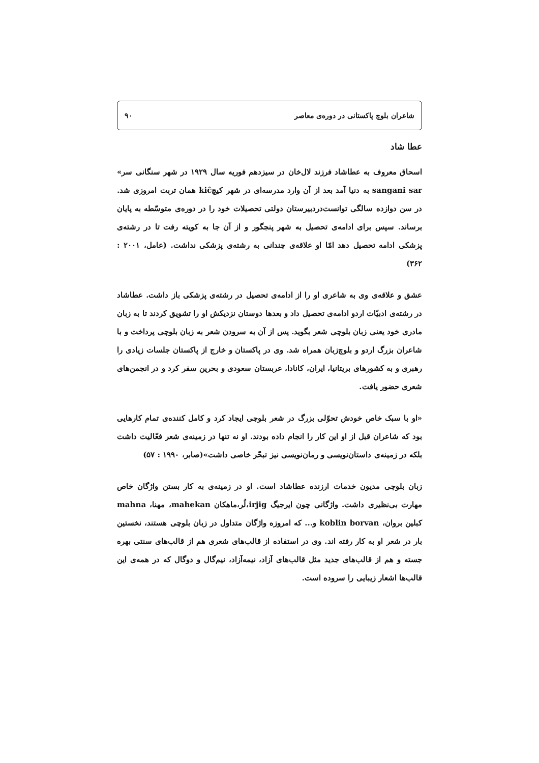شاعران بلوچ پاکستانی در دوره‌ی معاصر ۹۰
عطا شاد
اسحاق معروف به عطاشاد فرزند لال‌خان در سیزدهم فوریه سال ۱۹۲۹ در شهر سنگانی سر» sangani sar به دنیا آمد بعد از آن وارد مدرسه‌ای در شهر کیچkiĉ همان تربت امروزی شد. در سن دوازده سالگی توانست‌دردبیرستان دولتی تحصیلات خود را در دوره‌ی متوسّطه به پایان برساند. سپس برای ادامه‌ی تحصیل به شهر پنجگور و از آن جا به کویته رفت تا در رشته‌ی پزشکی ادامه تحصیل دهد امّا او علاقه‌ی چندانی به رشته‌ی پزشکی نداشت. (عامل، ۲۰۰۱ : ۳۶۲)
عشق و علاقه‌ی وی به شاعری او را از ادامه‌ی تحصیل در رشته‌ی پزشکی باز داشت. عطاشاد در رشته‌ی ادبیّات اردو ادامه‌ی تحصیل داد و بعدها دوستان نزدیکش او را تشویق کردند تا به زبان مادری خود یعنی زبان بلوچی شعر بگوید. پس از آن به سرودن شعر به زبان بلوچی پرداخت و با شاعران بزرگ اردو و بلوچ‌زبان همراه شد. وی در پاکستان و خارج از پاکستان جلسات زیادی را رهبری و به کشورهای بریتانیا، ایران، کانادا، عربستان سعودی و بحرین سفر کرد و در انجمن‌های شعری حضور یافت.
«او با سبک خاص خودش تحوّلی بزرگ در شعر بلوچی ایجاد کرد و کامل کننده‌ی تمام کارهایی بود که شاعران قبل از او این کار را انجام داده بودند. او نه تنها در زمینه‌ی شعر فعّالیت داشت بلکه در زمینه‌ی داستان‌نویسی و رمان‌نویسی نیز تبحّر خاصی داشت»(صابر، ۱۹۹۰ : ۵۷)
زبان بلوچی مدیون خدمات ارزنده عطاشاد است. او در زمینه‌ی به کار بستن واژگان خاص مهارت بی‌نظیری داشت. واژگانی چون ایرجیگ irjig،لُر،ماهکان mahekan، مهنا، mahna کبلین بروان، koblin borvan و... که امروزه واژگان متداول در زبان بلوچی هستند، نخستین بار در شعر او به کار رفته اند. وی در استفاده از قالب‌های شعری هم از قالب‌های سنتی بهره جسته و هم از قالب‌های جدید مثل قالب‌های آزاد، نیمه‌آزاد، نیم‌گال و دوگال که در همه‌ی این قالب‌ها اشعار زیبایی را سروده است.